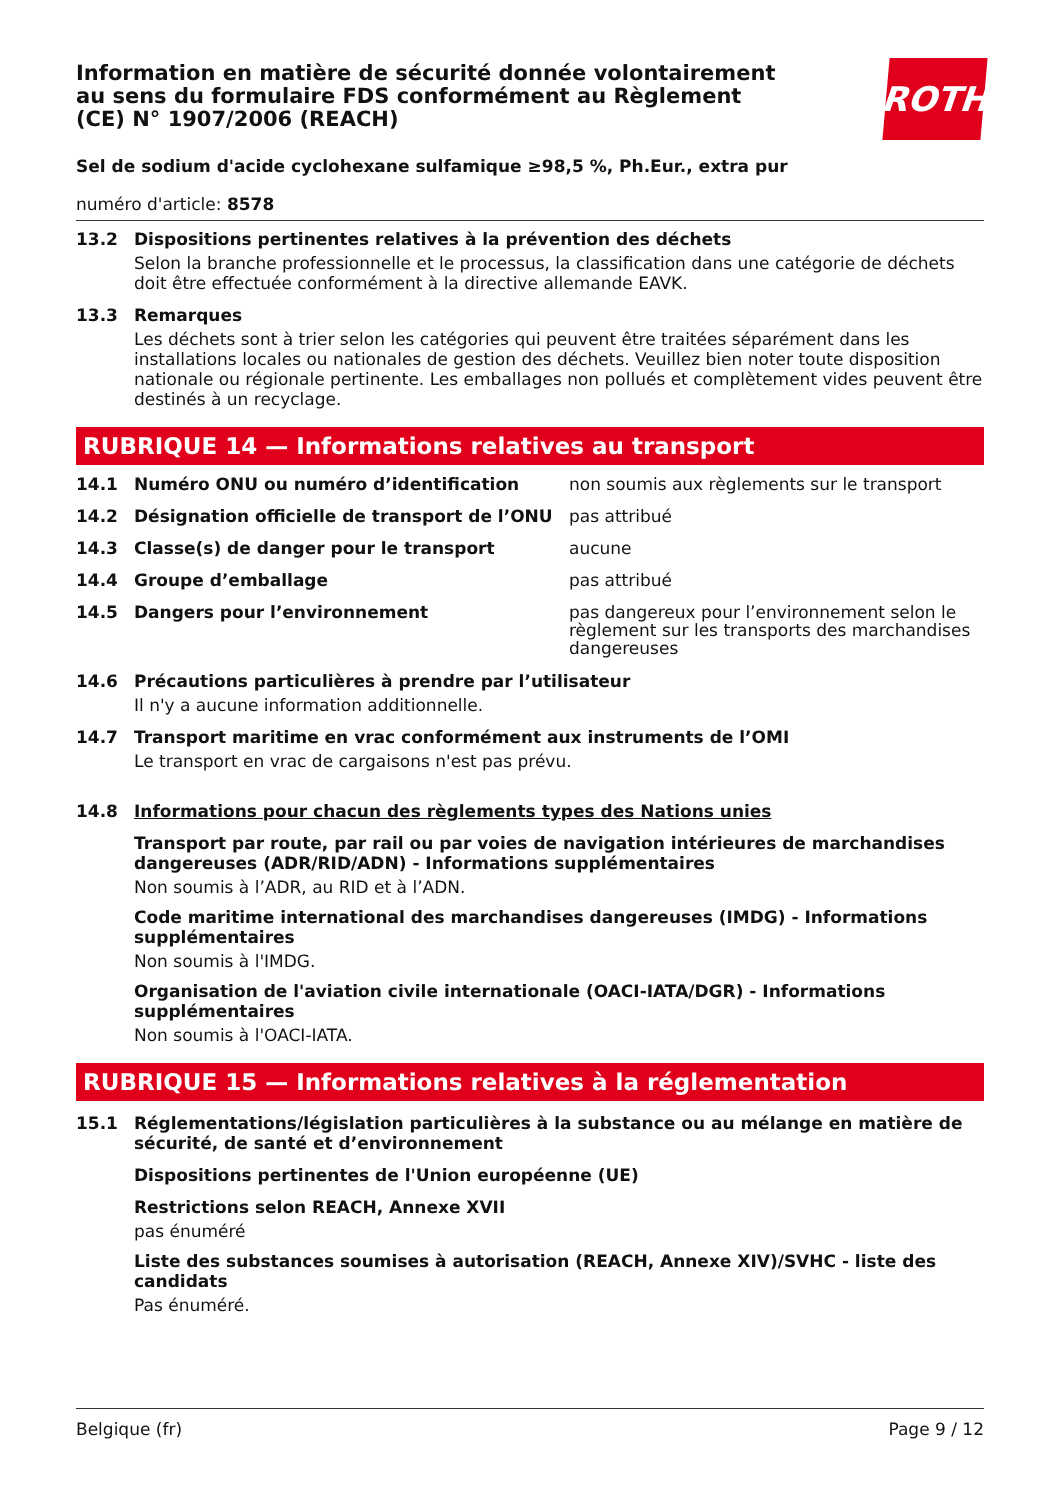Information en matière de sécurité donnée volontairement au sens du formulaire FDS conformément au Règlement (CE) N° 1907/2006 (REACH)
ROTH
Sel de sodium d'acide cyclohexane sulfamique ≥98,5 %, Ph.Eur., extra pur
numéro d'article: 8578
13.2 Dispositions pertinentes relatives à la prévention des déchets
Selon la branche professionnelle et le processus, la classification dans une catégorie de déchets doit être effectuée conformément à la directive allemande EAVK.
13.3 Remarques
Les déchets sont à trier selon les catégories qui peuvent être traitées séparément dans les installations locales ou nationales de gestion des déchets. Veuillez bien noter toute disposition nationale ou régionale pertinente. Les emballages non pollués et complètement vides peuvent être destinés à un recyclage.
RUBRIQUE 14 — Informations relatives au transport
14.1 Numéro ONU ou numéro d’identification non soumis aux règlements sur le transport
14.2 Désignation officielle de transport de l’ONU
pas attribué
14.3 Classe(s) de danger pour le transport aucune
14.4 Groupe d’emballage pas attribué
14.5 Dangers pour l’environnement pas dangereux pour l’environnement selon le règlement sur les transports des marchandises dangereuses
14.6 Précautions particulières à prendre par l’utilisateur
Il n'y a aucune information additionnelle.
14.7 Transport maritime en vrac conformément aux instruments de l’OMI
Le transport en vrac de cargaisons n'est pas prévu.
14.8 Informations pour chacun des règlements types des Nations unies
Transport par route, par rail ou par voies de navigation intérieures de marchandises dangereuses (ADR/RID/ADN) - Informations supplémentaires
Non soumis à l’ADR, au RID et à l’ADN.
Code maritime international des marchandises dangereuses (IMDG) - Informations supplémentaires
Non soumis à l'IMDG.
Organisation de l'aviation civile internationale (OACI-IATA/DGR) - Informations supplémentaires
Non soumis à l'OACI-IATA.
RUBRIQUE 15 — Informations relatives à la réglementation
15.1 Réglementations/législation particulières à la substance ou au mélange en matière de sécurité, de santé et d’environnement
Dispositions pertinentes de l'Union européenne (UE)
Restrictions selon REACH, Annexe XVII
pas énuméré
Liste des substances soumises à autorisation (REACH, Annexe XIV)/SVHC - liste des candidats
Pas énuméré.
Belgique (fr) Page 9 / 12